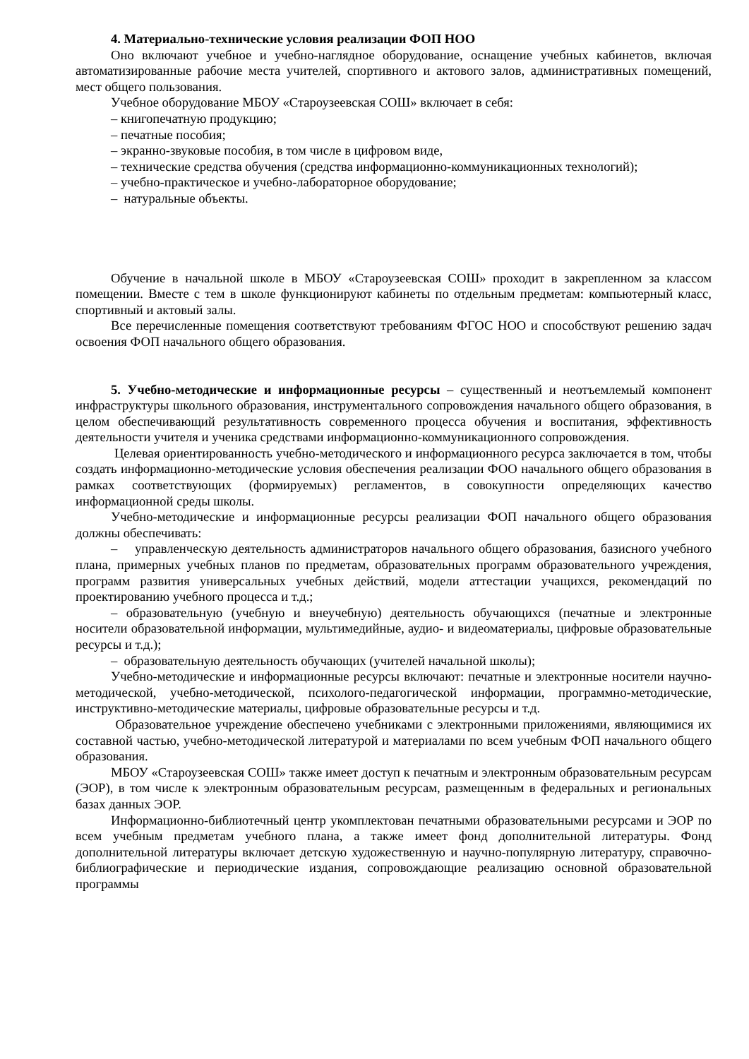4. Материально-технические условия реализации ФОП НОО
Оно включают учебное и учебно-наглядное оборудование, оснащение учебных кабинетов, включая автоматизированные рабочие места учителей, спортивного и актового залов, административных помещений, мест общего пользования.
Учебное оборудование МБОУ «Староузеевская СОШ» включает в себя:
– книгопечатную продукцию;
– печатные пособия;
– экранно-звуковые пособия, в том числе в цифровом виде,
– технические средства обучения (средства информационно-коммуникационных технологий);
– учебно-практическое и учебно-лабораторное оборудование;
– натуральные объекты.
Обучение в начальной школе в МБОУ «Староузеевская СОШ» проходит в закрепленном за классом помещении. Вместе с тем в школе функционируют кабинеты по отдельным предметам: компьютерный класс, спортивный и актовый залы.
Все перечисленные помещения соответствуют требованиям ФГОС НОО и способствуют решению задач освоения ФОП начального общего образования.
5. Учебно-методические и информационные ресурсы – существенный и неотъемлемый компонент инфраструктуры школьного образования, инструментального сопровождения начального общего образования, в целом обеспечивающий результативность современного процесса обучения и воспитания, эффективность деятельности учителя и ученика средствами информационно-коммуникационного сопровождения.
Целевая ориентированность учебно-методического и информационного ресурса заключается в том, чтобы создать информационно-методические условия обеспечения реализации ФОО начального общего образования в рамках соответствующих (формируемых) регламентов, в совокупности определяющих качество информационной среды школы.
Учебно-методические и информационные ресурсы реализации ФОП начального общего образования должны обеспечивать:
– управленческую деятельность администраторов начального общего образования, базисного учебного плана, примерных учебных планов по предметам, образовательных программ образовательного учреждения, программ развития универсальных учебных действий, модели аттестации учащихся, рекомендаций по проектированию учебного процесса и т.д.;
– образовательную (учебную и внеучебную) деятельность обучающихся (печатные и электронные носители образовательной информации, мультимедийные, аудио- и видеоматериалы, цифровые образовательные ресурсы и т.д.);
– образовательную деятельность обучающих (учителей начальной школы);
Учебно-методические и информационные ресурсы включают: печатные и электронные носители научно-методической, учебно-методической, психолого-педагогической информации, программно-методические, инструктивно-методические материалы, цифровые образовательные ресурсы и т.д.
Образовательное учреждение обеспечено учебниками с электронными приложениями, являющимися их составной частью, учебно-методической литературой и материалами по всем учебным ФОП начального общего образования.
МБОУ «Староузеевская СОШ» также имеет доступ к печатным и электронным образовательным ресурсам (ЭОР), в том числе к электронным образовательным ресурсам, размещенным в федеральных и региональных базах данных ЭОР.
Информационно-библиотечный центр укомплектован печатными образовательными ресурсами и ЭОР по всем учебным предметам учебного плана, а также имеет фонд дополнительной литературы. Фонд дополнительной литературы включает детскую художественную и научно-популярную литературу, справочно-библиографические и периодические издания, сопровождающие реализацию основной образовательной программы